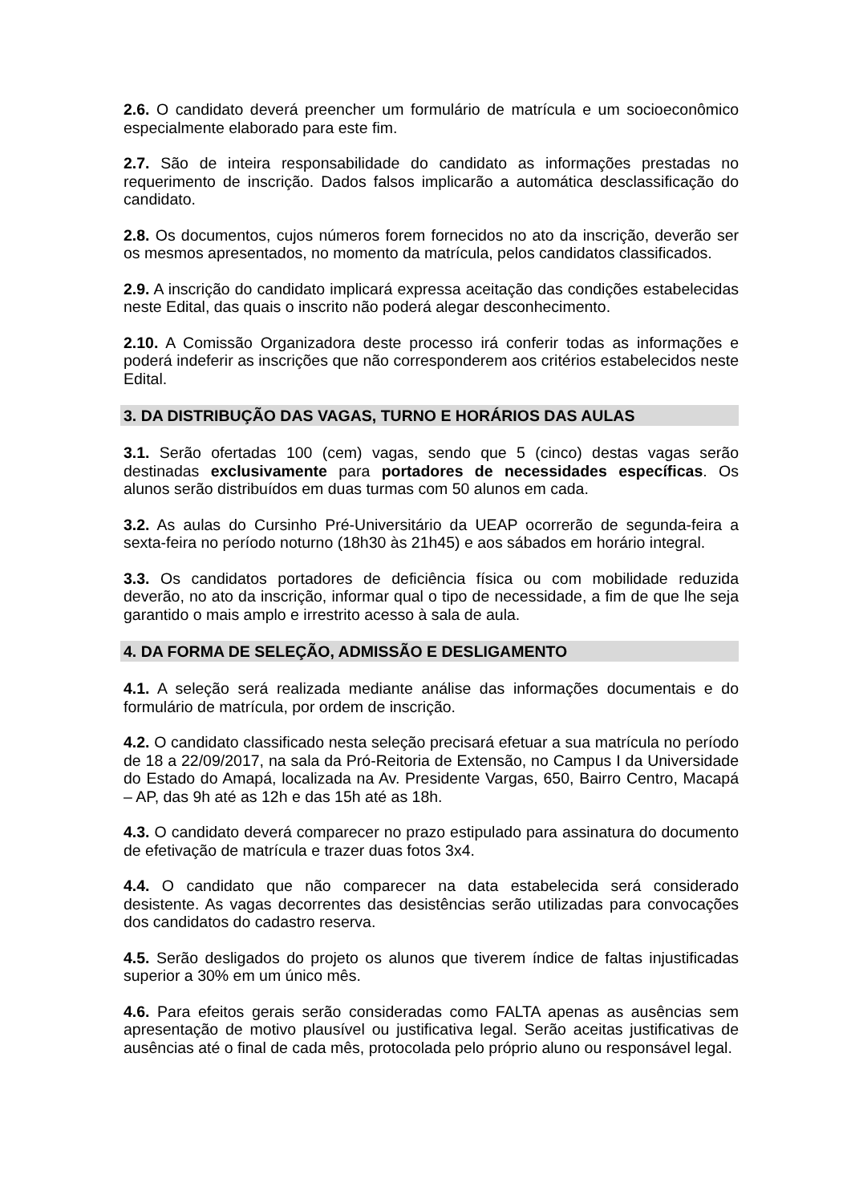2.6. O candidato deverá preencher um formulário de matrícula e um socioeconômico especialmente elaborado para este fim.
2.7. São de inteira responsabilidade do candidato as informações prestadas no requerimento de inscrição. Dados falsos implicarão a automática desclassificação do candidato.
2.8. Os documentos, cujos números forem fornecidos no ato da inscrição, deverão ser os mesmos apresentados, no momento da matrícula, pelos candidatos classificados.
2.9. A inscrição do candidato implicará expressa aceitação das condições estabelecidas neste Edital, das quais o inscrito não poderá alegar desconhecimento.
2.10. A Comissão Organizadora deste processo irá conferir todas as informações e poderá indeferir as inscrições que não corresponderem aos critérios estabelecidos neste Edital.
3. DA DISTRIBUÇÃO DAS VAGAS, TURNO E HORÁRIOS DAS AULAS
3.1. Serão ofertadas 100 (cem) vagas, sendo que 5 (cinco) destas vagas serão destinadas exclusivamente para portadores de necessidades específicas. Os alunos serão distribuídos em duas turmas com 50 alunos em cada.
3.2. As aulas do Cursinho Pré-Universitário da UEAP ocorrerão de segunda-feira a sexta-feira no período noturno (18h30 às 21h45) e aos sábados em horário integral.
3.3. Os candidatos portadores de deficiência física ou com mobilidade reduzida deverão, no ato da inscrição, informar qual o tipo de necessidade, a fim de que lhe seja garantido o mais amplo e irrestrito acesso à sala de aula.
4. DA FORMA DE SELEÇÃO, ADMISSÃO E DESLIGAMENTO
4.1. A seleção será realizada mediante análise das informações documentais e do formulário de matrícula, por ordem de inscrição.
4.2. O candidato classificado nesta seleção precisará efetuar a sua matrícula no período de 18 a 22/09/2017, na sala da Pró-Reitoria de Extensão, no Campus I da Universidade do Estado do Amapá, localizada na Av. Presidente Vargas, 650, Bairro Centro, Macapá – AP, das 9h até as 12h e das 15h até as 18h.
4.3. O candidato deverá comparecer no prazo estipulado para assinatura do documento de efetivação de matrícula e trazer duas fotos 3x4.
4.4. O candidato que não comparecer na data estabelecida será considerado desistente. As vagas decorrentes das desistências serão utilizadas para convocações dos candidatos do cadastro reserva.
4.5. Serão desligados do projeto os alunos que tiverem índice de faltas injustificadas superior a 30% em um único mês.
4.6. Para efeitos gerais serão consideradas como FALTA apenas as ausências sem apresentação de motivo plausível ou justificativa legal. Serão aceitas justificativas de ausências até o final de cada mês, protocolada pelo próprio aluno ou responsável legal.